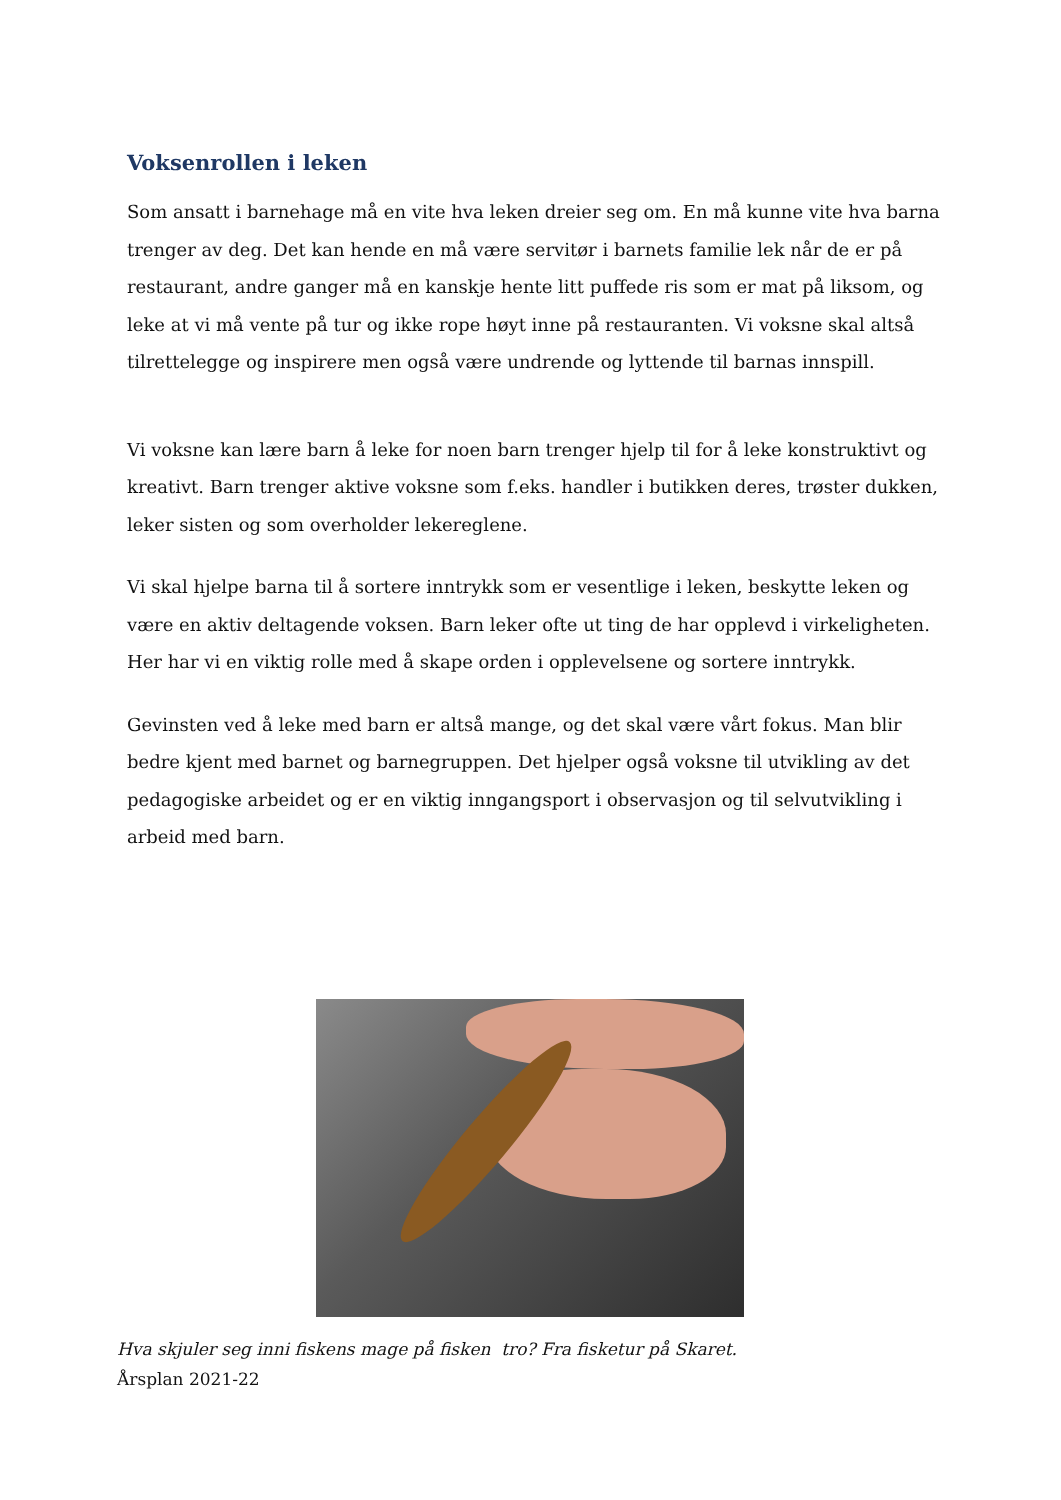Voksenrollen i leken
Som ansatt i barnehage må en vite hva leken dreier seg om. En må kunne vite hva barna trenger av deg. Det kan hende en må være servitør i barnets familie lek når de er på restaurant, andre ganger må en kanskje hente litt puffede ris som er mat på liksom, og leke at vi må vente på tur og ikke rope høyt inne på restauranten. Vi voksne skal altså tilrettelegge og inspirere men også være undrende og lyttende til barnas innspill.
Vi voksne kan lære barn å leke for noen barn trenger hjelp til for å leke konstruktivt og kreativt. Barn trenger aktive voksne som f.eks. handler i butikken deres, trøster dukken, leker sisten og som overholder lekereglene.
Vi skal hjelpe barna til å sortere inntrykk som er vesentlige i leken, beskytte leken og være en aktiv deltagende voksen. Barn leker ofte ut ting de har opplevd i virkeligheten. Her har vi en viktig rolle med å skape orden i opplevelsene og sortere inntrykk.
Gevinsten ved å leke med barn er altså mange, og det skal være vårt fokus. Man blir bedre kjent med barnet og barnegruppen. Det hjelper også voksne til utvikling av det pedagogiske arbeidet og er en viktig inngangsport i observasjon og til selvutvikling i arbeid med barn.
Hva skjuler seg inni fiskens mage på fisken tro? Fra fisketur på Skaret.
Årsplan 2021-22